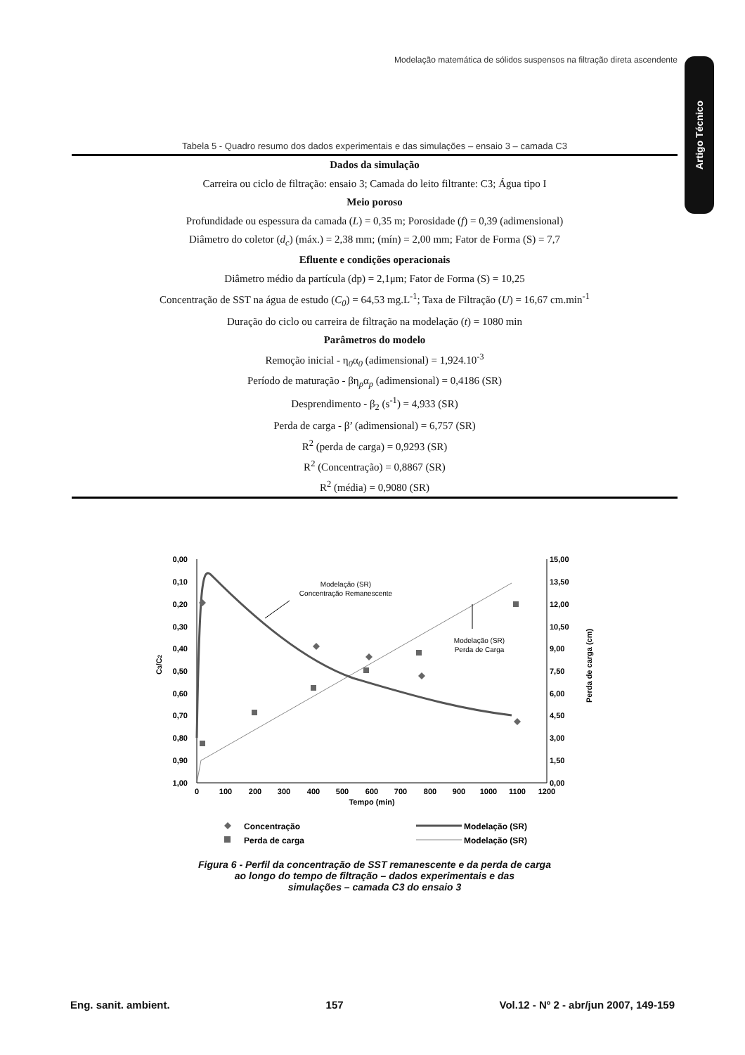Modelação matemática de sólidos suspensos na filtração direta ascendente
Artigo Técnico
Tabela 5 - Quadro resumo dos dados experimentais e das simulações – ensaio 3 – camada C3
| Dados da simulação |
| --- |
| Carreira ou ciclo de filtração: ensaio 3; Camada do leito filtrante: C3; Água tipo I |
| Meio poroso |
| Profundidade ou espessura da camada ( L ) = 0,35 m; Porosidade ( f ) = 0,39 (adimensional) |
| Diâmetro do coletor ( d<sub>c</sub> ) (máx.) = 2,38 mm; (mín) = 2,00 mm; Fator de Forma (S) = 7,7 |
| Efluente e condições operacionais |
| Diâmetro médio da partícula (dp) = 2,1μm; Fator de Forma (S) = 10,25 |
| Concentração de SST na água de estudo ( C<sub>0</sub> ) = 64,53 mg.L<sup>-1</sup>; Taxa de Filtração ( U ) = 16,67 cm.min<sup>-1</sup> |
| Duração do ciclo ou carreira de filtração na modelação ( t ) = 1080 min |
| Parâmetros do modelo |
| Remoção inicial - η<sub>0</sub>α<sub>0</sub> (adimensional) = 1,924.10<sup>-3</sup> |
| Período de maturação - βη<sub>p</sub>α<sub>p</sub> (adimensional) = 0,4186 (SR) |
| Desprendimento - β<sub>2</sub> (s<sup>-1</sup>) = 4,933 (SR) |
| Perda de carga - β’ (adimensional) = 6,757 (SR) |
| R<sup>2</sup> (perda de carga) = 0,9293 (SR) |
| R<sup>2</sup> (Concentração) = 0,8867 (SR) |
| R<sup>2</sup> (média) = 0,9080 (SR) |
0,00
0,10
0,20
0,30
0,40
0,50
0,60
0,70
0,80
0,90
1,00
15,00
13,50
12,00
10,50
9,00
7,50
6,00
4,50
3,00
1,50
0,00
0
100
200
300
400
500
600
700
800
900
1000
1100
1200
Tempo (min)
C3/C2
Perda de carga (cm)
Modelação (SR)
Concentração Remanescente
Modelação (SR)
Perda de Carga
Concentração
Perda de carga
Modelação (SR)
Modelação (SR)
Figura 6 - Perfil da concentração de SST remanescente e da perda de carga
ao longo do tempo de filtração – dados experimentais e das
simulações – camada C3 do ensaio 3
Eng. sanit. ambient. 157 Vol.12 - Nº 2 - abr/jun 2007, 149-159